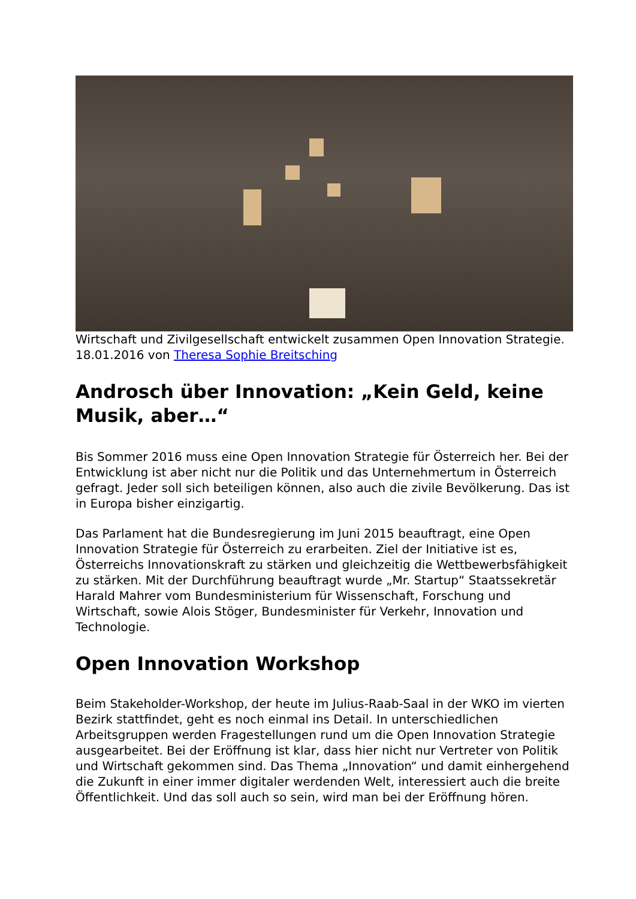Wirtschaft und Zivilgesellschaft entwickelt zusammen Open Innovation Strategie.
18.01.2016 von Theresa Sophie Breitsching
Androsch über Innovation: „Kein Geld, keine Musik, aber…“
Bis Sommer 2016 muss eine Open Innovation Strategie für Österreich her. Bei der Entwicklung ist aber nicht nur die Politik und das Unternehmertum in Österreich gefragt. Jeder soll sich beteiligen können, also auch die zivile Bevölkerung. Das ist in Europa bisher einzigartig.
Das Parlament hat die Bundesregierung im Juni 2015 beauftragt, eine Open Innovation Strategie für Österreich zu erarbeiten. Ziel der Initiative ist es, Österreichs Innovationskraft zu stärken und gleichzeitig die Wettbewerbsfähigkeit zu stärken. Mit der Durchführung beauftragt wurde „Mr. Startup“ Staatssekretär Harald Mahrer vom Bundesministerium für Wissenschaft, Forschung und Wirtschaft, sowie Alois Stöger, Bundesminister für Verkehr, Innovation und Technologie.
Open Innovation Workshop
Beim Stakeholder-Workshop, der heute im Julius-Raab-Saal in der WKO im vierten Bezirk stattfindet, geht es noch einmal ins Detail. In unterschiedlichen Arbeitsgruppen werden Fragestellungen rund um die Open Innovation Strategie ausgearbeitet. Bei der Eröffnung ist klar, dass hier nicht nur Vertreter von Politik und Wirtschaft gekommen sind. Das Thema „Innovation“ und damit einhergehend die Zukunft in einer immer digitaler werdenden Welt, interessiert auch die breite Öffentlichkeit. Und das soll auch so sein, wird man bei der Eröffnung hören.